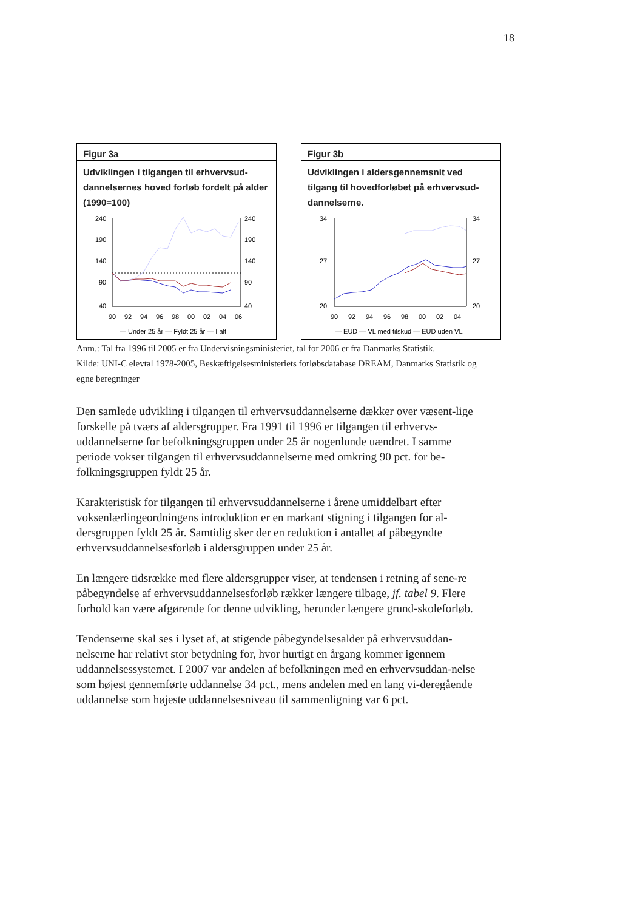18
Figur 3a
Udviklingen i tilgangen til erhvervsud-dannelsernes hoved forløb fordelt på alder (1990=100)
240
190
140
90
40
240
190
140
90
40
90
92
94
96
98
00
02
04
06
— Under 25 år — Fyldt 25 år — I alt
Figur 3b
Udviklingen i aldersgennemsnit ved tilgang til hovedforløbet på erhvervsud-dannelserne.
34
27
20
34
27
20
90
92
94
96
98
00
02
04
— EUD — VL med tilskud — EUD uden VL
Anm.: Tal fra 1996 til 2005 er fra Undervisningsministeriet, tal for 2006 er fra Danmarks Statistik.
Kilde: UNI-C elevtal 1978-2005, Beskæftigelsesministeriets forløbsdatabase DREAM, Danmarks Statistik og egne beregninger
Den samlede udvikling i tilgangen til erhvervsuddannelserne dækker over væsent-lige forskelle på tværs af aldersgrupper. Fra 1991 til 1996 er tilgangen til erhvervs-uddannelserne for befolkningsgruppen under 25 år nogenlunde uændret. I samme periode vokser tilgangen til erhvervsuddannelserne med omkring 90 pct. for be-folkningsgruppen fyldt 25 år.
Karakteristisk for tilgangen til erhvervsuddannelserne i årene umiddelbart efter voksenlærlingeordningens introduktion er en markant stigning i tilgangen for al-dersgruppen fyldt 25 år. Samtidig sker der en reduktion i antallet af påbegyndte erhvervsuddannelsesforløb i aldersgruppen under 25 år.
En længere tidsrække med flere aldersgrupper viser, at tendensen i retning af sene-re påbegyndelse af erhvervsuddannelsesforløb rækker længere tilbage, jf. tabel 9. Flere forhold kan være afgørende for denne udvikling, herunder længere grund-skoleforløb.
Tendenserne skal ses i lyset af, at stigende påbegyndelsesalder på erhvervsuddan-nelserne har relativt stor betydning for, hvor hurtigt en årgang kommer igennem uddannelsessystemet. I 2007 var andelen af befolkningen med en erhvervsuddan-nelse som højest gennemførte uddannelse 34 pct., mens andelen med en lang vi-deregående uddannelse som højeste uddannelsesniveau til sammenligning var 6 pct.